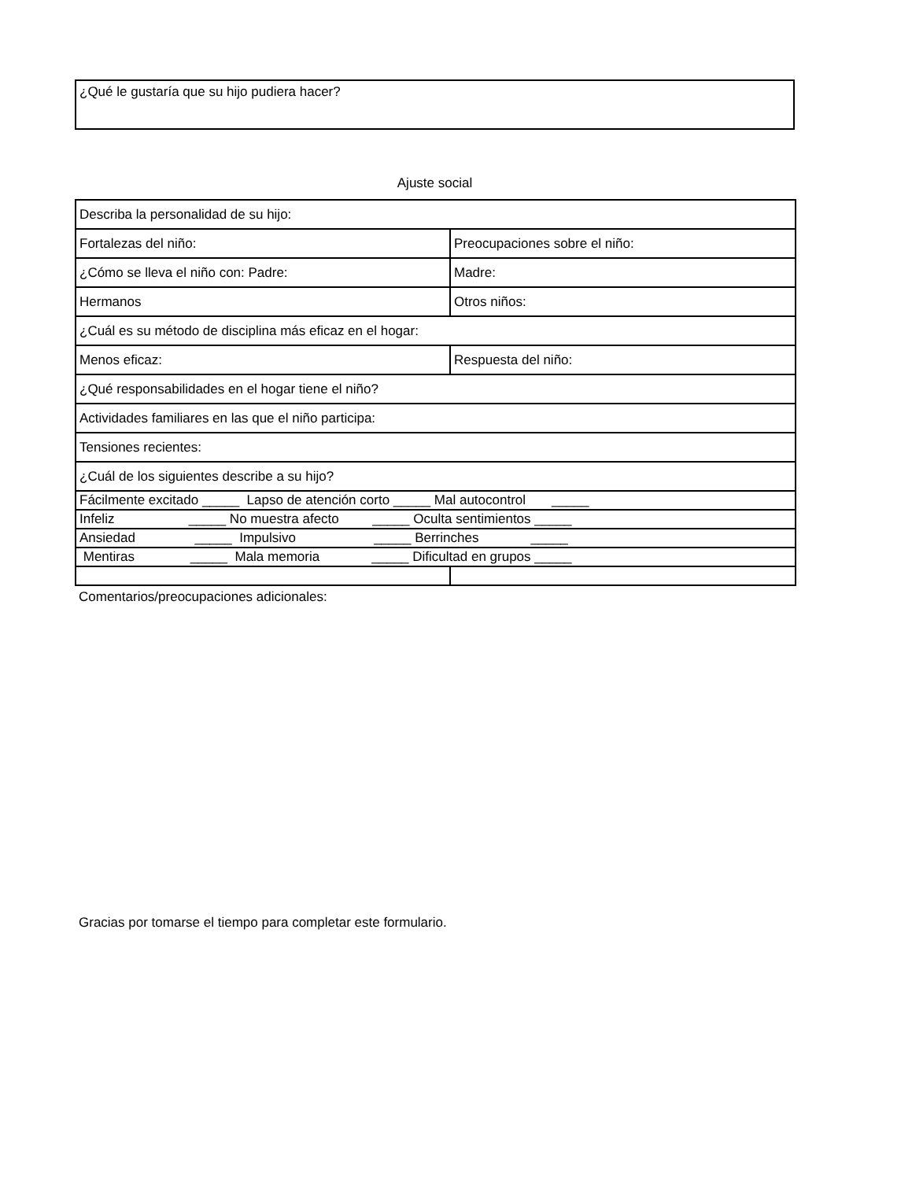¿Qué le gustaría que su hijo pudiera hacer?
Ajuste social
| Describa la personalidad de su hijo: | |
| Fortalezas del niño: | Preocupaciones sobre el niño: |
| ¿Cómo se lleva el niño con: Padre: | Madre: |
| Hermanos | Otros niños: |
| ¿Cuál es su método de disciplina más eficaz en el hogar: | |
| Menos eficaz: | Respuesta del niño: |
| ¿Qué responsabilidades en el hogar tiene el niño? | |
| Actividades familiares en las que el niño participa: | |
| Tensiones recientes: | |
| ¿Cuál de los siguientes describe a su hijo? | |
| Fácilmente excitado _____ Lapso de atención corto _____ Mal autocontrol _____ | |
| Infeliz _____ No muestra afecto _____ Oculta sentimientos _____ | |
| Ansiedad _____ Impulsivo _____ Berrinches _____ | |
| Mentiras _____ Mala memoria _____ Dificultad en grupos _____ | |
Comentarios/preocupaciones adicionales:
Gracias por tomarse el tiempo para completar este formulario.